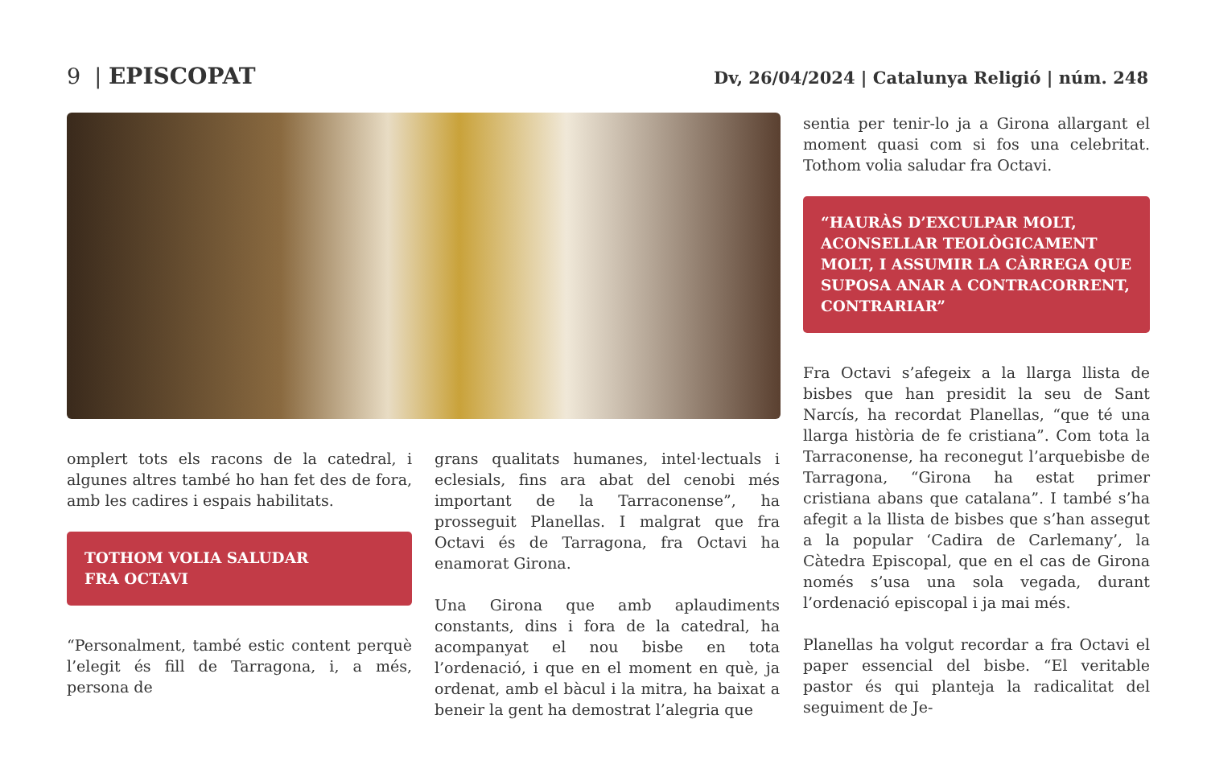9 | EPISCOPAT
Dv, 26/04/2024 | Catalunya Religió | núm. 248
omplert tots els racons de la catedral, i algunes altres també ho han fet des de fora, amb les cadires i espais habilitats.
TOTHOM VOLIA SALUDAR
FRA OCTAVI
“Personalment, també estic content perquè l’elegit és fill de Tarragona, i, a més, persona de
grans qualitats humanes, intel·lectuals i eclesials, fins ara abat del cenobi més important de la Tarraconense”, ha prosseguit Planellas. I malgrat que fra Octavi és de Tarragona, fra Octavi ha enamorat Girona.
Una Girona que amb aplaudiments constants, dins i fora de la catedral, ha acompanyat el nou bisbe en tota l’ordenació, i que en el moment en què, ja ordenat, amb el bàcul i la mitra, ha baixat a beneir la gent ha demostrat l’alegria que
sentia per tenir-lo ja a Girona allargant el moment quasi com si fos una celebritat. Tothom volia saludar fra Octavi.
“HAURÀS D’EXCULPAR MOLT, ACONSELLAR TEOLÒGICAMENT MOLT, I ASSUMIR LA CÀRREGA QUE SUPOSA ANAR A CONTRACORRENT, CONTRARIAR”
Fra Octavi s’afegeix a la llarga llista de bisbes que han presidit la seu de Sant Narcís, ha recordat Planellas, “que té una llarga història de fe cristiana”. Com tota la Tarraconense, ha reconegut l’arquebisbe de Tarragona, “Girona ha estat primer cristiana abans que catalana”. I també s’ha afegit a la llista de bisbes que s’han assegut a la popular ‘Cadira de Carlemany’, la Càtedra Episcopal, que en el cas de Girona només s’usa una sola vegada, durant l’ordenació episcopal i ja mai més.
Planellas ha volgut recordar a fra Octavi el paper essencial del bisbe. “El veritable pastor és qui planteja la radicalitat del seguiment de Je-